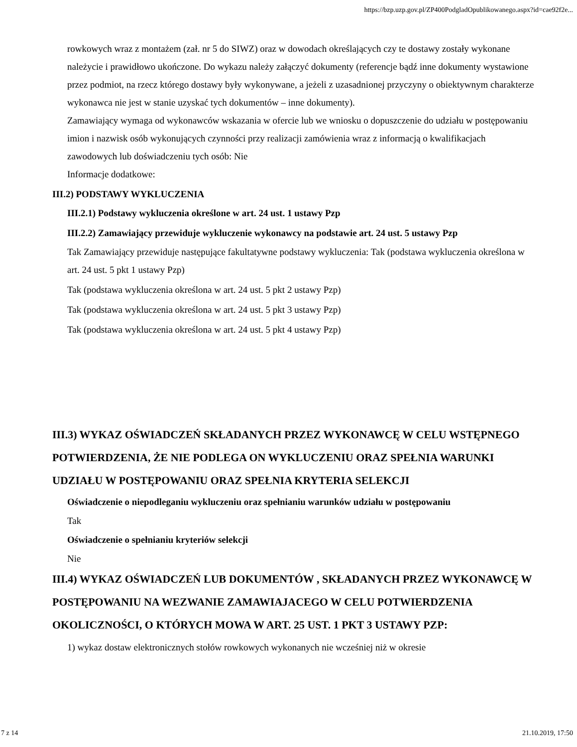https://bzp.uzp.gov.pl/ZP400PodgladOpublikowanego.aspx?id=cae92f2e...
rowkowych wraz z montażem (zał. nr 5 do SIWZ) oraz w dowodach określających czy te dostawy zostały wykonane należycie i prawidłowo ukończone. Do wykazu należy załączyć dokumenty (referencje bądź inne dokumenty wystawione przez podmiot, na rzecz którego dostawy były wykonywane, a jeżeli z uzasadnionej przyczyny o obiektywnym charakterze wykonawca nie jest w stanie uzyskać tych dokumentów – inne dokumenty).
Zamawiający wymaga od wykonawców wskazania w ofercie lub we wniosku o dopuszczenie do udziału w postępowaniu imion i nazwisk osób wykonujących czynności przy realizacji zamówienia wraz z informacją o kwalifikacjach zawodowych lub doświadczeniu tych osób: Nie
Informacje dodatkowe:
III.2) PODSTAWY WYKLUCZENIA
III.2.1) Podstawy wykluczenia określone w art. 24 ust. 1 ustawy Pzp
III.2.2) Zamawiający przewiduje wykluczenie wykonawcy na podstawie art. 24 ust. 5 ustawy Pzp
Tak Zamawiający przewiduje następujące fakultatywne podstawy wykluczenia: Tak (podstawa wykluczenia określona w art. 24 ust. 5 pkt 1 ustawy Pzp)
Tak (podstawa wykluczenia określona w art. 24 ust. 5 pkt 2 ustawy Pzp)
Tak (podstawa wykluczenia określona w art. 24 ust. 5 pkt 3 ustawy Pzp)
Tak (podstawa wykluczenia określona w art. 24 ust. 5 pkt 4 ustawy Pzp)
III.3) WYKAZ OŚWIADCZEŃ SKŁADANYCH PRZEZ WYKONAWCĘ W CELU WSTĘPNEGO POTWIERDZENIA, ŻE NIE PODLEGA ON WYKLUCZENIU ORAZ SPEŁNIA WARUNKI UDZIAŁU W POSTĘPOWANIU ORAZ SPEŁNIA KRYTERIA SELEKCJI
Oświadczenie o niepodleganiu wykluczeniu oraz spełnianiu warunków udziału w postępowaniu
Tak
Oświadczenie o spełnianiu kryteriów selekcji
Nie
III.4) WYKAZ OŚWIADCZEŃ LUB DOKUMENTÓW , SKŁADANYCH PRZEZ WYKONAWCĘ W POSTĘPOWANIU NA WEZWANIE ZAMAWIAJACEGO W CELU POTWIERDZENIA OKOLICZNOŚCI, O KTÓRYCH MOWA W ART. 25 UST. 1 PKT 3 USTAWY PZP:
1) wykaz dostaw elektronicznych stołów rowkowych wykonanych nie wcześniej niż w okresie
7 z 14 21.10.2019, 17:50